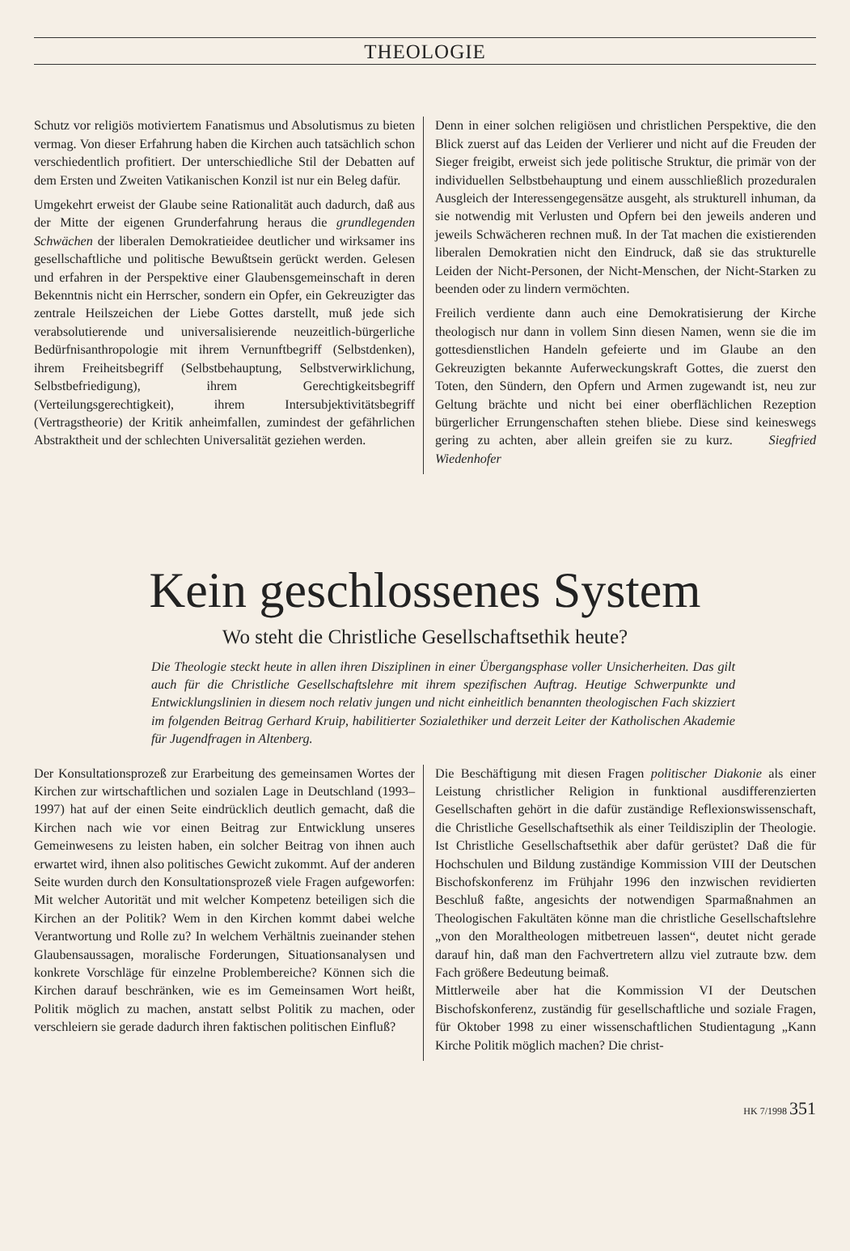THEOLOGIE
Schutz vor religiös motiviertem Fanatismus und Absolutismus zu bieten vermag. Von dieser Erfahrung haben die Kirchen auch tatsächlich schon verschiedentlich profitiert. Der unterschiedliche Stil der Debatten auf dem Ersten und Zweiten Vatikanischen Konzil ist nur ein Beleg dafür.
Umgekehrt erweist der Glaube seine Rationalität auch dadurch, daß aus der Mitte der eigenen Grunderfahrung heraus die grundlegenden Schwächen der liberalen Demokratieidee deutlicher und wirksamer ins gesellschaftliche und politische Bewußtsein gerückt werden. Gelesen und erfahren in der Perspektive einer Glaubensgemeinschaft in deren Bekenntnis nicht ein Herrscher, sondern ein Opfer, ein Gekreuzigter das zentrale Heilszeichen der Liebe Gottes darstellt, muß jede sich verabsolutierende und universalisierende neuzeitlich-bürgerliche Bedürfnisanthropologie mit ihrem Vernunftbegriff (Selbstdenken), ihrem Freiheitsbegriff (Selbstbehauptung, Selbstverwirklichung, Selbstbefriedigung), ihrem Gerechtigkeitsbegriff (Verteilungsgerechtigkeit), ihrem Intersubjektivitätsbegriff (Vertragstheorie) der Kritik anheimfallen, zumindest der gefährlichen Abstraktheit und der schlechten Universalität geziehen werden.
Denn in einer solchen religiösen und christlichen Perspektive, die den Blick zuerst auf das Leiden der Verlierer und nicht auf die Freuden der Sieger freigibt, erweist sich jede politische Struktur, die primär von der individuellen Selbstbehauptung und einem ausschließlich prozeduralen Ausgleich der Interessengegensätze ausgeht, als strukturell inhuman, da sie notwendig mit Verlusten und Opfern bei den jeweils anderen und jeweils Schwächeren rechnen muß. In der Tat machen die existierenden liberalen Demokratien nicht den Eindruck, daß sie das strukturelle Leiden der Nicht-Personen, der Nicht-Menschen, der Nicht-Starken zu beenden oder zu lindern vermöchten.
Freilich verdiente dann auch eine Demokratisierung der Kirche theologisch nur dann in vollem Sinn diesen Namen, wenn sie die im gottesdienstlichen Handeln gefeierte und im Glaube an den Gekreuzigten bekannte Auferweckungskraft Gottes, die zuerst den Toten, den Sündern, den Opfern und Armen zugewandt ist, neu zur Geltung brächte und nicht bei einer oberflächlichen Rezeption bürgerlicher Errungenschaften stehen bliebe. Diese sind keineswegs gering zu achten, aber allein greifen sie zu kurz. Siegfried Wiedenhofer
Kein geschlossenes System
Wo steht die Christliche Gesellschaftsethik heute?
Die Theologie steckt heute in allen ihren Disziplinen in einer Übergangsphase voller Unsicherheiten. Das gilt auch für die Christliche Gesellschaftslehre mit ihrem spezifischen Auftrag. Heutige Schwerpunkte und Entwicklungslinien in diesem noch relativ jungen und nicht einheitlich benannten theologischen Fach skizziert im folgenden Beitrag Gerhard Kruip, habilitierter Sozialethiker und derzeit Leiter der Katholischen Akademie für Jugendfragen in Altenberg.
Der Konsultationsprozeß zur Erarbeitung des gemeinsamen Wortes der Kirchen zur wirtschaftlichen und sozialen Lage in Deutschland (1993–1997) hat auf der einen Seite eindrücklich deutlich gemacht, daß die Kirchen nach wie vor einen Beitrag zur Entwicklung unseres Gemeinwesens zu leisten haben, ein solcher Beitrag von ihnen auch erwartet wird, ihnen also politisches Gewicht zukommt. Auf der anderen Seite wurden durch den Konsultationsprozeß viele Fragen aufgeworfen: Mit welcher Autorität und mit welcher Kompetenz beteiligen sich die Kirchen an der Politik? Wem in den Kirchen kommt dabei welche Verantwortung und Rolle zu? In welchem Verhältnis zueinander stehen Glaubensaussagen, moralische Forderungen, Situationsanalysen und konkrete Vorschläge für einzelne Problembereiche? Können sich die Kirchen darauf beschränken, wie es im Gemeinsamen Wort heißt, Politik möglich zu machen, anstatt selbst Politik zu machen, oder verschleiern sie gerade dadurch ihren faktischen politischen Einfluß?
Die Beschäftigung mit diesen Fragen politischer Diakonie als einer Leistung christlicher Religion in funktional ausdifferenzierten Gesellschaften gehört in die dafür zuständige Reflexionswissenschaft, die Christliche Gesellschaftsethik als einer Teildisziplin der Theologie. Ist Christliche Gesellschaftsethik aber dafür gerüstet? Daß die für Hochschulen und Bildung zuständige Kommission VIII der Deutschen Bischofskonferenz im Frühjahr 1996 den inzwischen revidierten Beschluß faßte, angesichts der notwendigen Sparmaßnahmen an Theologischen Fakultäten könne man die christliche Gesellschaftslehre „von den Moraltheologen mitbetreuen lassen“, deutet nicht gerade darauf hin, daß man den Fachvertretern allzu viel zutraute bzw. dem Fach größere Bedeutung beimaß.
Mittlerweile aber hat die Kommission VI der Deutschen Bischofskonferenz, zuständig für gesellschaftliche und soziale Fragen, für Oktober 1998 zu einer wissenschaftlichen Studientagung „Kann Kirche Politik möglich machen? Die christ-
HK 7/1998 351